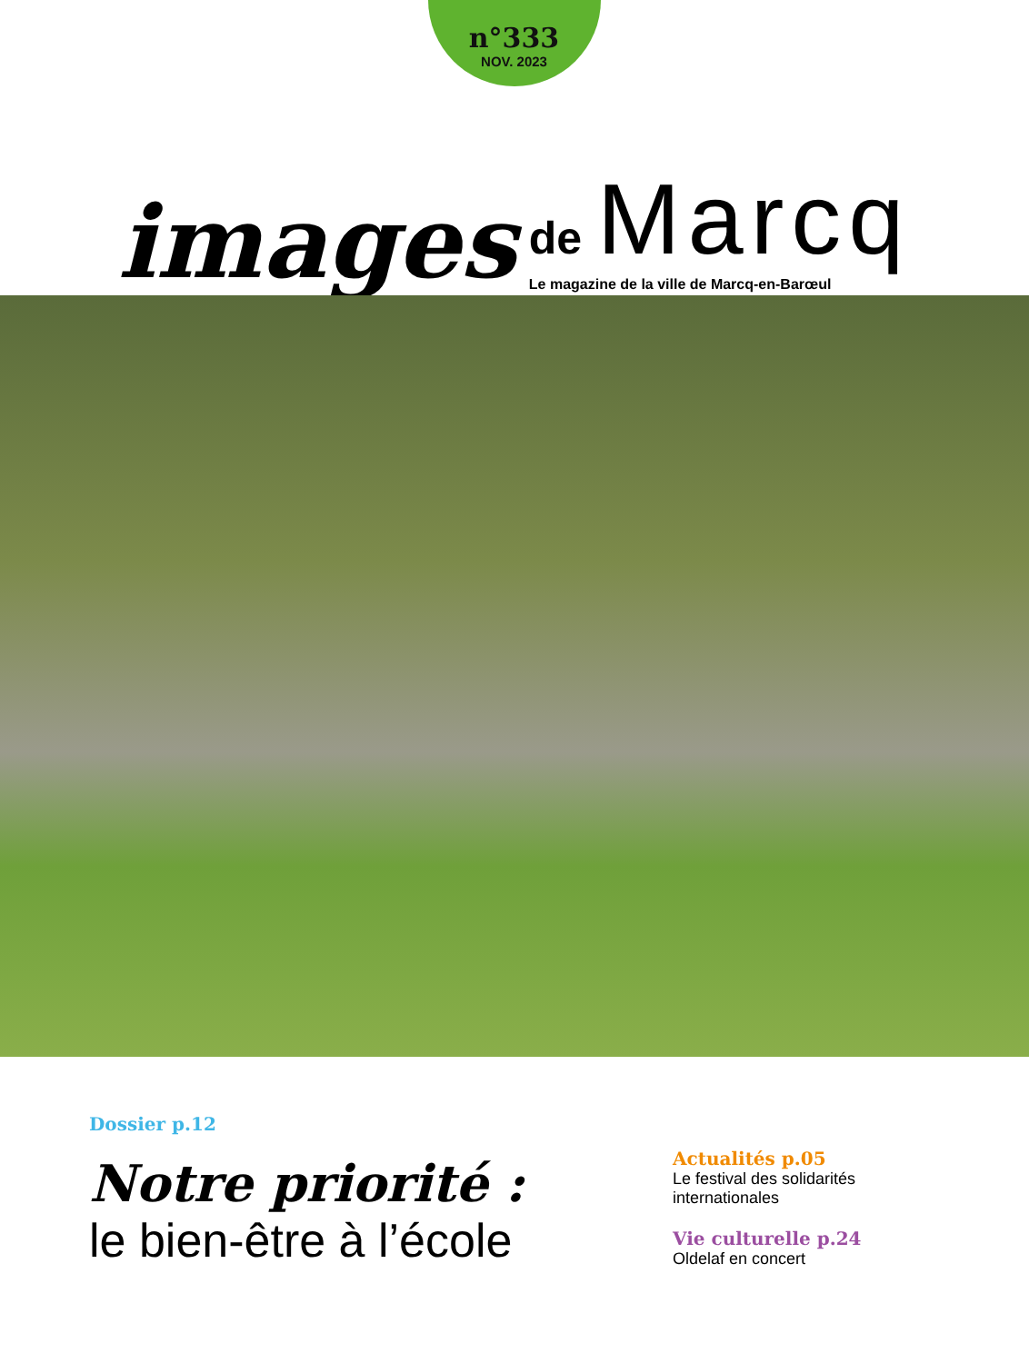n°333
NOV. 2023
images
de Marcq
Le magazine de la ville de Marcq-en-Barœul
Dossier p.12
Notre priorité :
le bien-être à l’école
Actualités p.05
Le festival des solidarités
internationales
Vie culturelle p.24
Oldelaf en concert